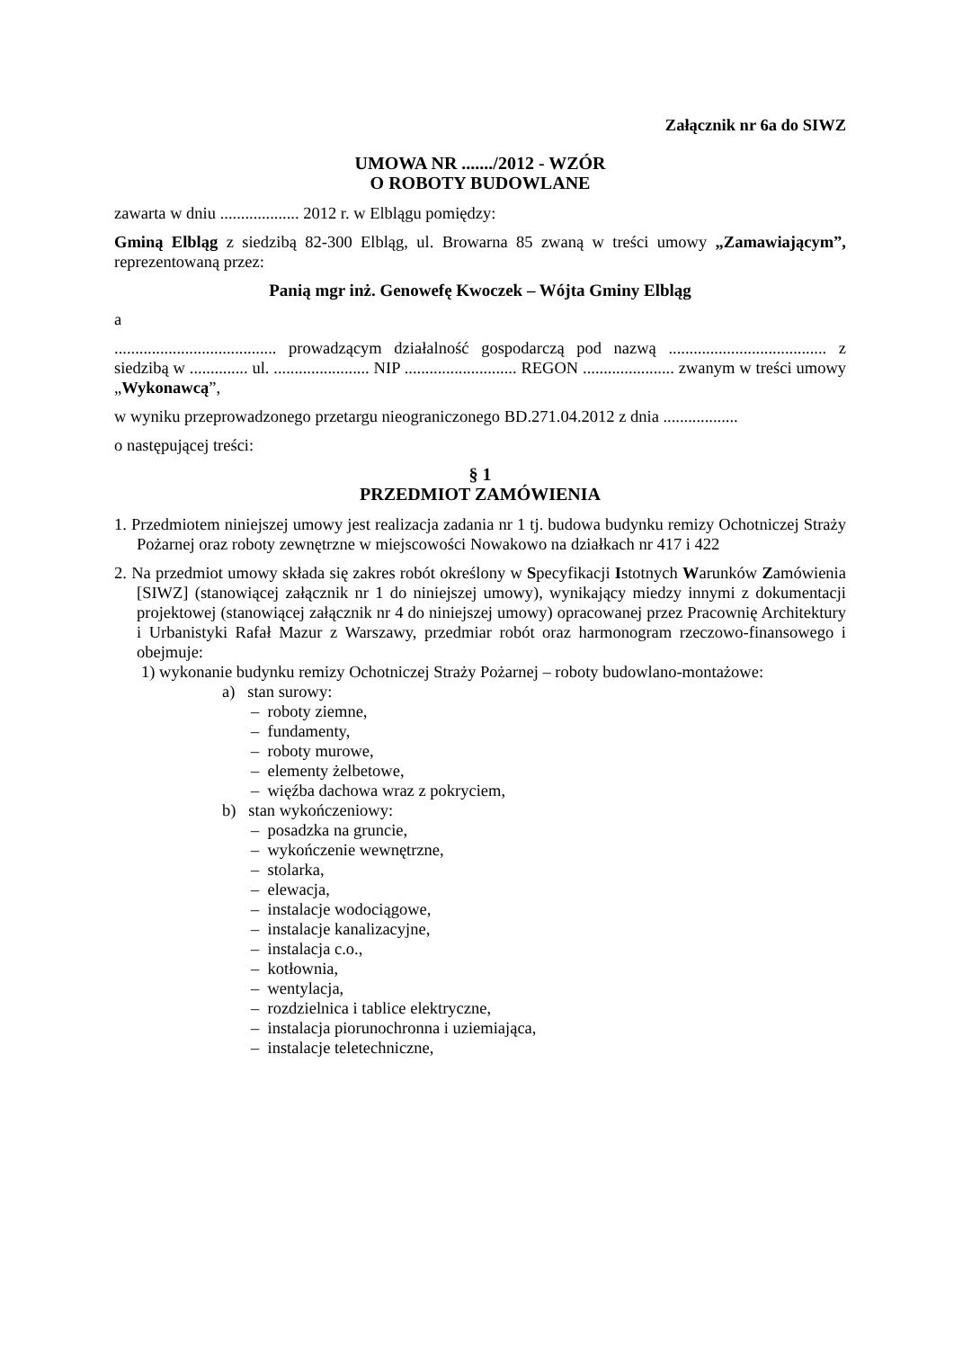Załącznik nr 6a do SIWZ
UMOWA NR ......./2012 - WZÓR
O ROBOTY BUDOWLANE
zawarta w dniu ................... 2012 r. w Elblągu pomiędzy:
Gminą Elbląg z siedzibą 82-300 Elbląg, ul. Browarna 85 zwaną w treści umowy „Zamawiającym”, reprezentowaną przez:
Panią mgr inż. Genowefę Kwoczek – Wójta Gminy Elbląg
a
....................................... prowadzącym działalność gospodarczą pod nazwą ...................................... z siedzibą w .............. ul. ....................... NIP ........................... REGON ...................... zwanym w treści umowy „Wykonawcą”,
w wyniku przeprowadzonego przetargu nieograniczonego BD.271.04.2012 z dnia ..................
o następującej treści:
§ 1
PRZEDMIOT ZAMÓWIENIA
1. Przedmiotem niniejszej umowy jest realizacja zadania nr 1 tj. budowa budynku remizy Ochotniczej Straży Pożarnej oraz roboty zewnętrzne w miejscowości Nowakowo na działkach nr 417 i 422
2. Na przedmiot umowy składa się zakres robót określony w Specyfikacji Istotnych Warunków Zamówienia [SIWZ] (stanowiącej załącznik nr 1 do niniejszej umowy), wynikający miedzy innymi z dokumentacji projektowej (stanowiącej załącznik nr 4 do niniejszej umowy) opracowanej przez Pracownię Architektury i Urbanistyki Rafał Mazur z Warszawy, przedmiar robót oraz harmonogram rzeczowo-finansowego i obejmuje:
1) wykonanie budynku remizy Ochotniczej Straży Pożarnej – roboty budowlano-montażowe:
a) stan surowy:
– roboty ziemne,
– fundamenty,
– roboty murowe,
– elementy żelbetowe,
– więźba dachowa wraz z pokryciem,
b) stan wykończeniowy:
– posadzka na gruncie,
– wykończenie wewnętrzne,
– stolarka,
– elewacja,
– instalacje wodociągowe,
– instalacje kanalizacyjne,
– instalacja c.o.,
– kotłownia,
– wentylacja,
– rozdzielnica i tablice elektryczne,
– instalacja piorunochronna i uziemiająca,
– instalacje teletechniczne,